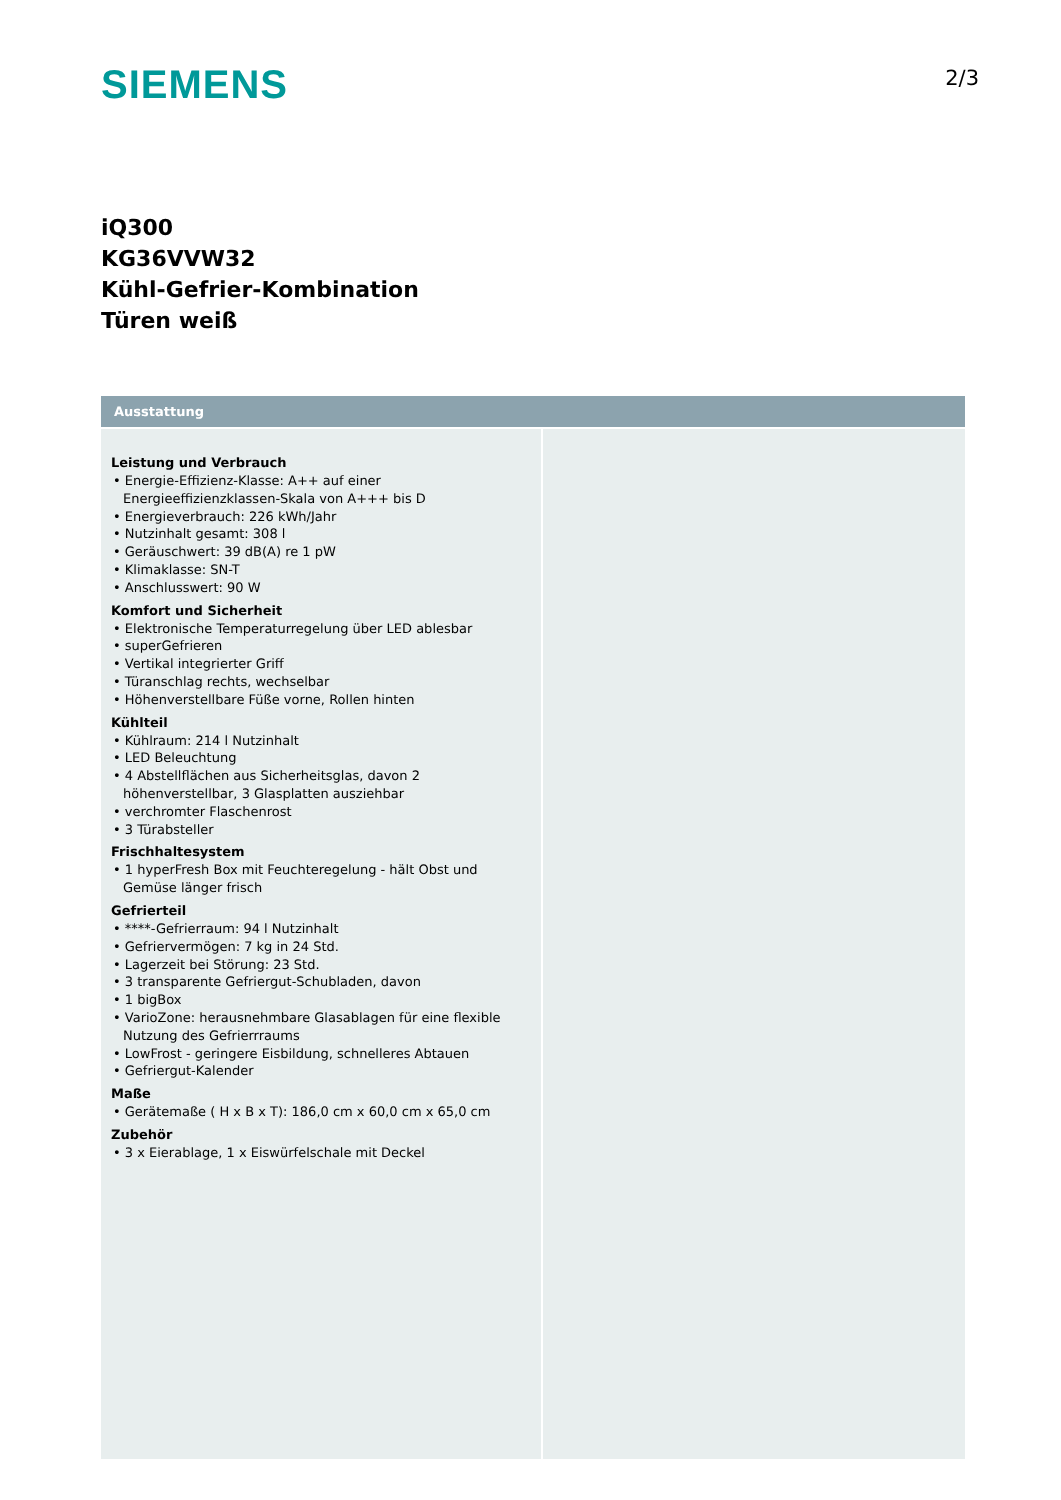SIEMENS
2/3
iQ300
KG36VVW32
Kühl-Gefrier-Kombination
Türen weiß
Ausstattung
Leistung und Verbrauch
• Energie-Effizienz-Klasse: A++ auf einer Energieeffizienzklassen-Skala von A+++ bis D
• Energieverbrauch: 226 kWh/Jahr
• Nutzinhalt gesamt: 308 l
• Geräuschwert: 39 dB(A) re 1 pW
• Klimaklasse: SN-T
• Anschlusswert: 90 W
Komfort und Sicherheit
• Elektronische Temperaturregelung über LED ablesbar
• superGefrieren
• Vertikal integrierter Griff
• Türanschlag rechts, wechselbar
• Höhenverstellbare Füße vorne, Rollen hinten
Kühlteil
• Kühlraum: 214 l Nutzinhalt
• LED Beleuchtung
• 4 Abstellflächen aus Sicherheitsglas, davon 2 höhenverstellbar, 3 Glasplatten ausziehbar
• verchromter Flaschenrost
• 3 Türabsteller
Frischhaltesystem
• 1 hyperFresh Box mit Feuchteregelung - hält Obst und Gemüse länger frisch
Gefrierteil
• ****-Gefrierraum: 94 l Nutzinhalt
• Gefriervermögen: 7 kg in 24 Std.
• Lagerzeit bei Störung: 23 Std.
• 3 transparente Gefriergut-Schubladen, davon
• 1 bigBox
• VarioZone: herausnehmbare Glasablagen für eine flexible Nutzung des Gefrierrraums
• LowFrost - geringere Eisbildung, schnelleres Abtauen
• Gefriergut-Kalender
Maße
• Gerätemaße ( H x B x T): 186,0 cm x 60,0 cm x 65,0 cm
Zubehör
• 3 x Eierablage, 1 x Eiswürfelschale mit Deckel